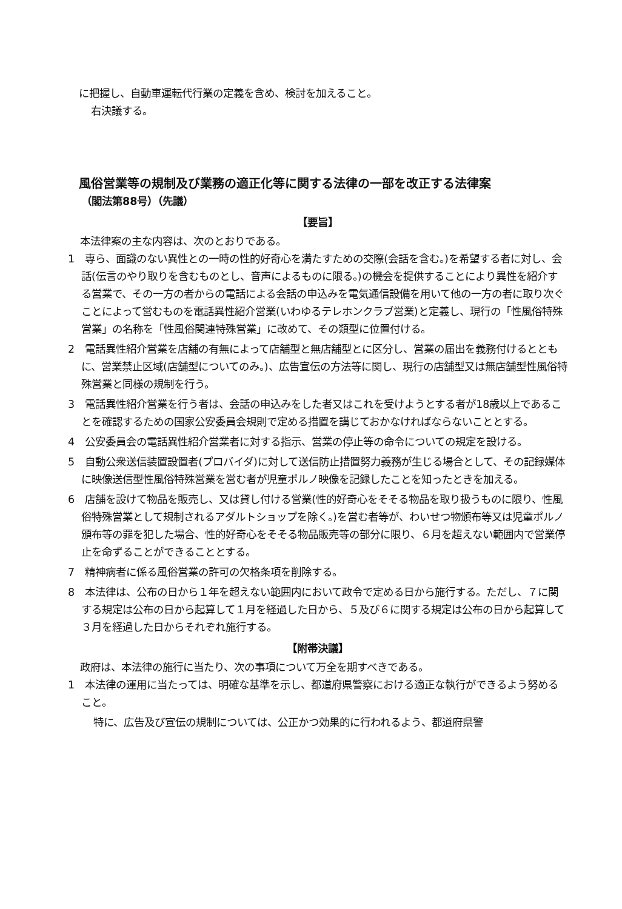に把握し、自動車運転代行業の定義を含め、検討を加えること。
右決議する。
風俗営業等の規制及び業務の適正化等に関する法律の一部を改正する法律案
（閣法第88号）（先議）
【要旨】
本法律案の主な内容は、次のとおりである。
1　専ら、面識のない異性との一時の性的好奇心を満たすための交際(会話を含む。)を希望する者に対し、会話(伝言のやり取りを含むものとし、音声によるものに限る。)の機会を提供することにより異性を紹介する営業で、その一方の者からの電話による会話の申込みを電気通信設備を用いて他の一方の者に取り次ぐことによって営むものを電話異性紹介営業(いわゆるテレホンクラブ営業)と定義し、現行の「性風俗特殊営業」の名称を「性風俗関連特殊営業」に改めて、その類型に位置付ける。
2　電話異性紹介営業を店舗の有無によって店舗型と無店舗型とに区分し、営業の届出を義務付けるとともに、営業禁止区域(店舗型についてのみ。)、広告宣伝の方法等に関し、現行の店舗型又は無店舗型性風俗特殊営業と同様の規制を行う。
3　電話異性紹介営業を行う者は、会話の申込みをした者又はこれを受けようとする者が18歳以上であることを確認するための国家公安委員会規則で定める措置を講じておかなければならないこととする。
4　公安委員会の電話異性紹介営業者に対する指示、営業の停止等の命令についての規定を設ける。
5　自動公衆送信装置設置者(プロバイダ)に対して送信防止措置努力義務が生じる場合として、その記録媒体に映像送信型性風俗特殊営業を営む者が児童ポルノ映像を記録したことを知ったときを加える。
6　店舗を設けて物品を販売し、又は貸し付ける営業(性的好奇心をそそる物品を取り扱うものに限り、性風俗特殊営業として規制されるアダルトショップを除く。)を営む者等が、わいせつ物頒布等又は児童ポルノ頒布等の罪を犯した場合、性的好奇心をそそる物品販売等の部分に限り、６月を超えない範囲内で営業停止を命ずることができることとする。
7　精神病者に係る風俗営業の許可の欠格条項を削除する。
8　本法律は、公布の日から１年を超えない範囲内において政令で定める日から施行する。ただし、７に関する規定は公布の日から起算して１月を経過した日から、５及び６に関する規定は公布の日から起算して３月を経過した日からそれぞれ施行する。
【附帯決議】
政府は、本法律の施行に当たり、次の事項について万全を期すべきである。
1　本法律の運用に当たっては、明確な基準を示し、都道府県警察における適正な執行ができるよう努めること。
特に、広告及び宣伝の規制については、公正かつ効果的に行われるよう、都道府県警